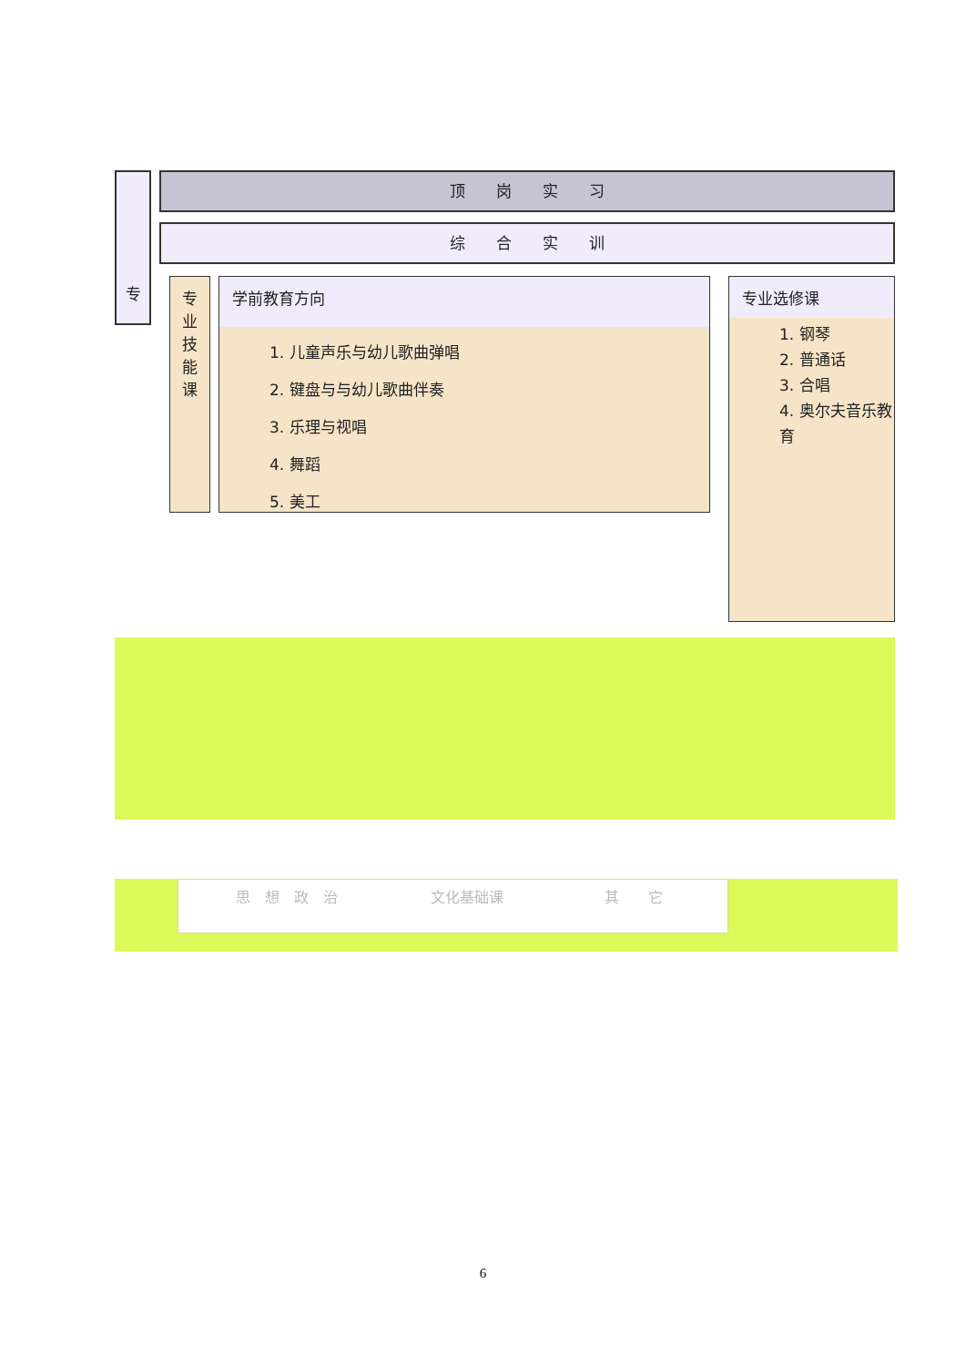顶　　岗　　实　　习
综　　合　　实　　训
专
专
业
技
能
课
学前教育方向
1. 儿童声乐与幼儿歌曲弹唱
2. 键盘与与幼儿歌曲伴奏
3. 乐理与视唱
4. 舞蹈
5. 美工
专业选修课
1. 钢琴
2. 普通话
3. 合唱
4. 奥尔夫音乐教育
思　想　政　治 文化基础课 其　　它
6